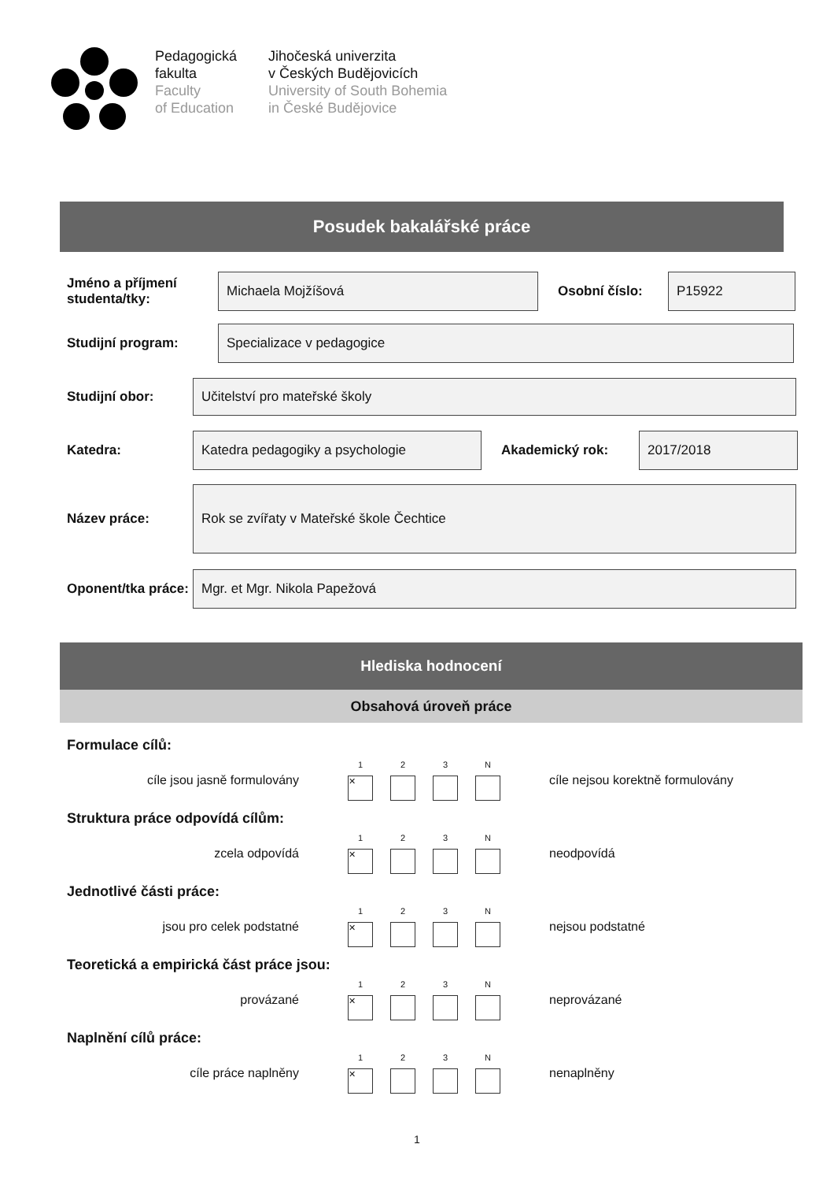Pedagogická
fakulta
Faculty
of Education
Jihočeská univerzita
v Českých Budějovicích
University of South Bohemia
in České Budějovice
Posudek bakalářské práce
Jméno a příjmení studenta/tky:
Michaela Mojžíšová
Osobní číslo:
P15922
Studijní program:
Specializace v pedagogice
Studijní obor:
Učitelství pro mateřské školy
Katedra:
Katedra pedagogiky a psychologie
Akademický rok:
2017/2018
Název práce:
Rok se zvířaty v Mateřské škole Čechtice
Oponent/tka práce:
Mgr. et Mgr. Nikola Papežová
Hlediska hodnocení
Obsahová úroveň práce
Formulace cílů:
cíle jsou jasně formulovány
1
✕
2 3 N
cíle nejsou korektně formulovány
Struktura práce odpovídá cílům:
zcela odpovídá
1
✕
2 3 N
neodpovídá
Jednotlivé části práce:
jsou pro celek podstatné
1
✕
2 3 N
nejsou podstatné
Teoretická a empirická část práce jsou:
provázané
1
✕
2 3 N
neprovázané
Naplnění cílů práce:
cíle práce naplněny
1
✕
2 3 N
nenaplněny
1